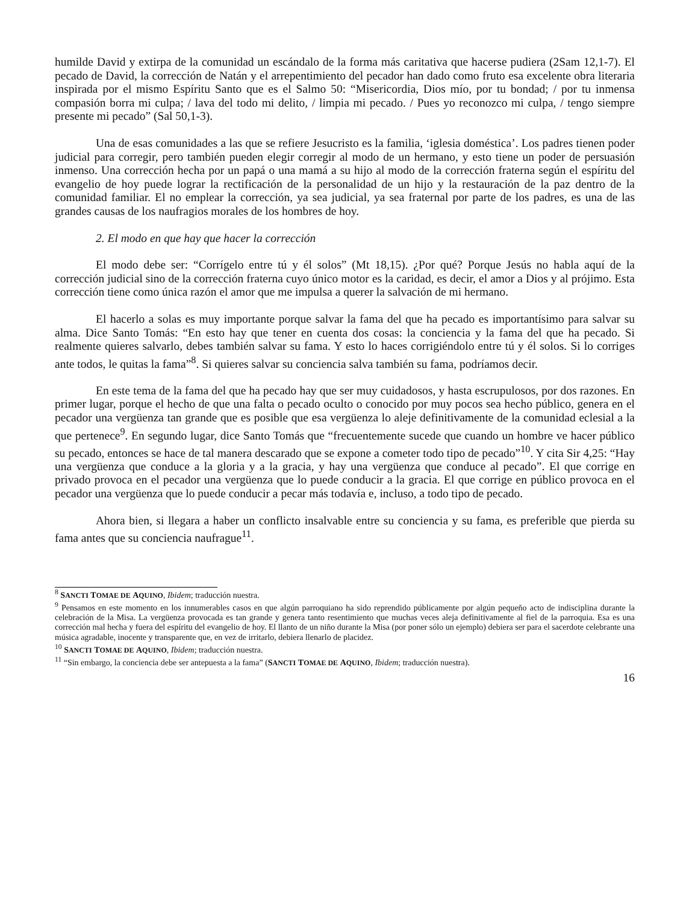humilde David y extirpa de la comunidad un escándalo de la forma más caritativa que hacerse pudiera (2Sam 12,1-7). El pecado de David, la corrección de Natán y el arrepentimiento del pecador han dado como fruto esa excelente obra literaria inspirada por el mismo Espíritu Santo que es el Salmo 50: “Misericordia, Dios mío, por tu bondad; / por tu inmensa compasión borra mi culpa; / lava del todo mi delito, / limpia mi pecado. / Pues yo reconozco mi culpa, / tengo siempre presente mi pecado” (Sal 50,1-3).
Una de esas comunidades a las que se refiere Jesucristo es la familia, ‘iglesia doméstica’. Los padres tienen poder judicial para corregir, pero también pueden elegir corregir al modo de un hermano, y esto tiene un poder de persuasión inmenso. Una corrección hecha por un papá o una mamá a su hijo al modo de la corrección fraterna según el espíritu del evangelio de hoy puede lograr la rectificación de la personalidad de un hijo y la restauración de la paz dentro de la comunidad familiar. El no emplear la corrección, ya sea judicial, ya sea fraternal por parte de los padres, es una de las grandes causas de los naufragios morales de los hombres de hoy.
2. El modo en que hay que hacer la corrección
El modo debe ser: “Corrígelo entre tú y él solos” (Mt 18,15). ¿Por qué? Porque Jesús no habla aquí de la corrección judicial sino de la corrección fraterna cuyo único motor es la caridad, es decir, el amor a Dios y al prójimo. Esta corrección tiene como única razón el amor que me impulsa a querer la salvación de mi hermano.
El hacerlo a solas es muy importante porque salvar la fama del que ha pecado es importantísimo para salvar su alma. Dice Santo Tomás: “En esto hay que tener en cuenta dos cosas: la conciencia y la fama del que ha pecado. Si realmente quieres salvarlo, debes también salvar su fama. Y esto lo haces corrigiéndolo entre tú y él solos. Si lo corriges ante todos, le quitas la fama”<sup>8</sup>. Si quieres salvar su conciencia salva también su fama, podríamos decir.
En este tema de la fama del que ha pecado hay que ser muy cuidadosos, y hasta escrupulosos, por dos razones. En primer lugar, porque el hecho de que una falta o pecado oculto o conocido por muy pocos sea hecho público, genera en el pecador una vergüenza tan grande que es posible que esa vergüenza lo aleje definitivamente de la comunidad eclesial a la que pertenece<sup>9</sup>. En segundo lugar, dice Santo Tomás que “frecuentemente sucede que cuando un hombre ve hacer público su pecado, entonces se hace de tal manera descarado que se expone a cometer todo tipo de pecado”<sup>10</sup>. Y cita Sir 4,25: “Hay una vergüenza que conduce a la gloria y a la gracia, y hay una vergüenza que conduce al pecado”. El que corrige en privado provoca en el pecador una vergüenza que lo puede conducir a la gracia. El que corrige en público provoca en el pecador una vergüenza que lo puede conducir a pecar más todavía e, incluso, a todo tipo de pecado.
Ahora bien, si llegara a haber un conflicto insalvable entre su conciencia y su fama, es preferible que pierda su fama antes que su conciencia naufrague<sup>11</sup>.
<sup>8</sup> SANCTI TOMAE DE AQUINO, Ibidem; traducción nuestra.
<sup>9</sup> Pensamos en este momento en los innumerables casos en que algún parroquiano ha sido reprendido públicamente por algún pequeño acto de indisciplina durante la celebración de la Misa. La vergüenza provocada es tan grande y genera tanto resentimiento que muchas veces aleja definitivamente al fiel de la parroquia. Esa es una corrección mal hecha y fuera del espíritu del evangelio de hoy. El llanto de un niño durante la Misa (por poner sólo un ejemplo) debiera ser para el sacerdote celebrante una música agradable, inocente y transparente que, en vez de irritarlo, debiera llenarlo de placidez.
<sup>10</sup> SANCTI TOMAE DE AQUINO, Ibidem; traducción nuestra.
<sup>11</sup> “Sin embargo, la conciencia debe ser antepuesta a la fama” (SANCTI TOMAE DE AQUINO, Ibidem; traducción nuestra).
16